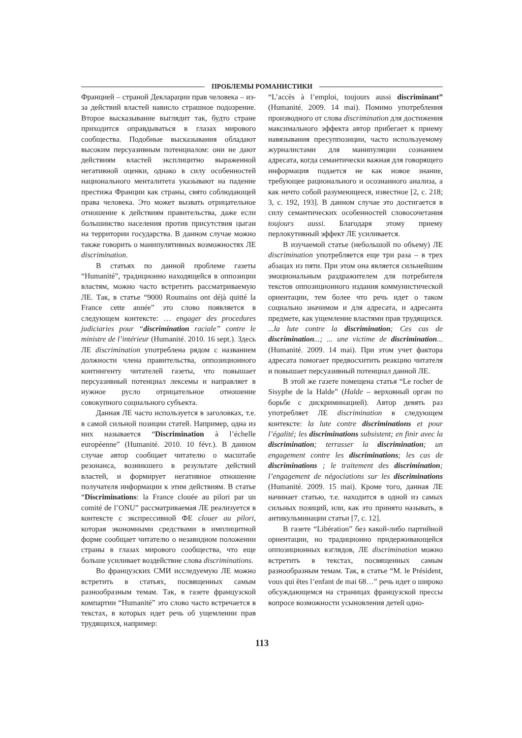ПРОБЛЕМЫ РОМАНИСТИКИ
Францией – страной Декларации прав человека – из-за действий властей нависло страшное подозрение. Второе высказывание выглядит так, будто стране приходится оправдываться в глазах мирового сообщества. Подобные высказывания обладают высоким персуазивным потенциалом: они не дают действиям властей эксплицитно выраженной негативной оценки, однако в силу особенностей национального менталитета указывают на падение престижа Франции как страны, свято соблюдающей права человека. Это может вызвать отрицательное отношение к действиям правительства, даже если большинство населения против присутствия цыган на территории государства. В данном случае можно также говорить о манипулятивных возможностях ЛЕ discrimination.
В статьях по данной проблеме газеты “Humanité”, традиционно находящейся в оппозиции властям, можно часто встретить рассматриваемую ЛЕ. Так, в статье “9000 Roumains ont déjà quitté la France cette année” это слово появляется в следующем контексте: … engager des procedures judiciaries pour “discrimination raciale” contre le ministre de l’intérieur (Humanité. 2010. 16 sept.). Здесь ЛЕ discrimination употреблена рядом с названием должности члена правительства, оппозиционного контингенту читателей газеты, что повышает персуазивный потенциал лексемы и направляет в нужное русло отрицательное отношение совокупного социального субъекта.
Данная ЛЕ часто используется в заголовках, т.е. в самой сильной позиции статей. Например, одна из них называется “Discrimination à l’échelle européenne” (Humanité. 2010. 10 févr.). В данном случае автор сообщает читателю о масштабе резонанса, возникшего в результате действий властей, и формирует негативное отношение получателя информации к этим действиям. В статье “Discriminations: la France clouée au pilori par un comité de l’ONU” рассматриваемая ЛЕ реализуется в контексте с экспрессивной ФЕ clouer au pilori, которая экономными средствами в имплицитной форме сообщает читателю о незавидном положении страны в глазах мирового сообщества, что еще больше усиливает воздействие слова discriminations.
Во французских СМИ исследуемую ЛЕ можно встретить в статьях, посвященных самым разнообразным темам. Так, в газете французской компартии “Humanité” это слово часто встречается в текстах, в которых идет речь об ущемлении прав трудящихся, например:
“L’accès à l’emploi, toujours aussi discriminant” (Humanité. 2009. 14 mai). Помимо употребления производного от слова discrimination для достижения максимального эффекта автор прибегает к приему навязывания пресуппозиции, часто используемому журналистами для манипуляции сознанием адресата, когда семантически важная для говорящего информация подается не как новое знание, требующее рационального и осознанного анализа, а как нечто собой разумеющееся, известное [2, с. 218; 3, с. 192, 193]. В данном случае это достигается в силу семантических особенностей словосочетания toujours aussi. Благодаря этому приему перлокутивный эффект ЛЕ усиливается.
В изучаемой статье (небольшой по объему) ЛЕ discrimination употребляется еще три раза – в трех абзацах из пяти. При этом она является сильнейшим эмоциональным раздражителем для потребителя текстов оппозиционного издания коммунистической ориентации, тем более что речь идет о таком социально значимом и для адресата, и адресанта предмете, как ущемление властями прав трудящихся. ...la lute contre la discrimination; Ces cas de discrimination...; ... une victime de discrimination... (Humanité. 2009. 14 mai). При этом учет фактора адресата помогает предвосхитить реакцию читателя и повышает персуазивный потенциал данной ЛЕ.
В этой же газете помещена статья “Le rocher de Sisyphe de la Halde” (Halde – верховный орган по борьбе с дискриминацией). Автор девять раз употребляет ЛЕ discrimination в следующем контексте: la lute contre discriminations et pour l’égalité; les discriminations subsistent; en finir avec la discrimination; terrasser la discrimination; un engagement contre les discriminations; les cas de discriminations ; le traitement des discrimination; l’engagement de négociations sur les discriminations (Humanité. 2009. 15 mai). Кроме того, данная ЛЕ начинает статью, т.е. находится в одной из самых сильных позиций, или, как это принято называть, в антикульминации статьи [7, с. 12].
В газете “Libération” без какой-либо партийной ориентации, но традиционно придерживающейся оппозиционных взглядов, ЛЕ discrimination можно встретить в текстах, посвященных самым разнообразным темам. Так, в статье “M. le Président, vous qui êtes l’enfant de mai 68…” речь идет о широко обсуждающемся на страницах французской прессы вопросе возможности усыновления детей одно-
113